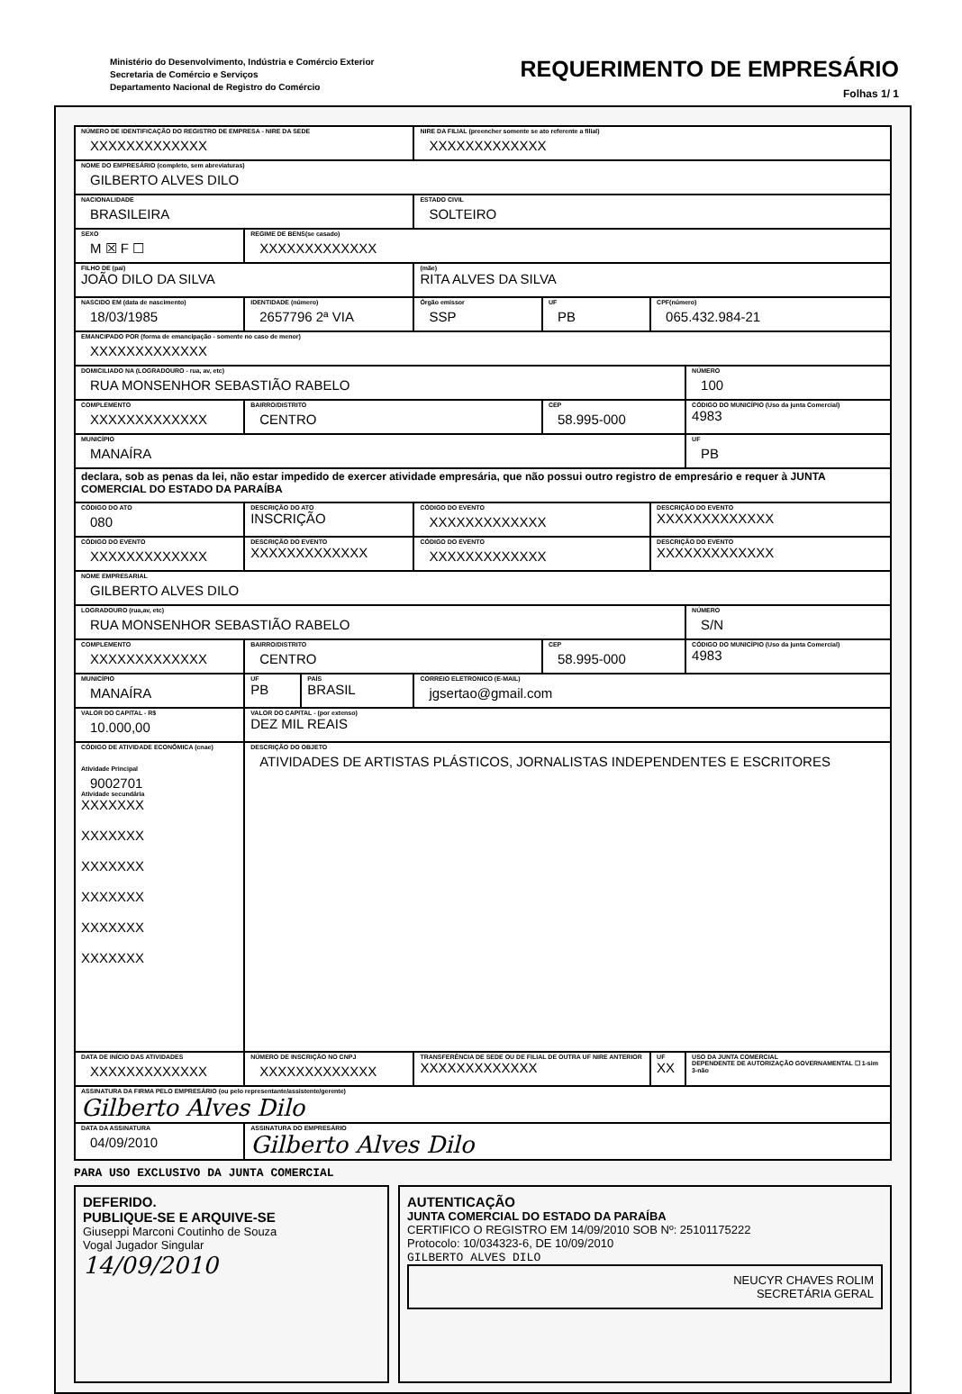Ministério do Desenvolvimento, Indústria e Comércio Exterior
Secretaria de Comércio e Serviços
Departamento Nacional de Registro do Comércio
REQUERIMENTO DE EMPRESÁRIO
Folhas 1/ 1
| NÚMERO DE IDENTIFICAÇÃO DO REGISTRO DE EMPRESA - NIRE DA SEDE XXXXXXXXXXXXX | | | | NIRE DA FILIAL (preencher somente se ato referente a filial) XXXXXXXXXXXXX | | | |
| NOME DO EMPRESÁRIO (completo, sem abreviaturas) GILBERTO ALVES DILO | | | | | | | |
| NACIONALIDADE BRASILEIRA | | | | ESTADO CIVIL SOLTEIRO | | | |
| SEXO M ☒ F ☐ | | REGIME DE BENS(se casado) XXXXXXXXXXXXX | | | | | |
| FILHO DE (pai) JOÃO DILO DA SILVA | | | | (mãe) RITA ALVES DA SILVA | | | |
| NASCIDO EM (data de nascimento) 18/03/1985 | | IDENTIDADE (número) 2657796 2ª VIA | | Órgão emissor SSP | UF PB | CPF(número) 065.432.984-21 | |
| EMANCIPADO POR (forma de emancipação - somente no caso de menor) XXXXXXXXXXXXX | | | | | | | |
| DOMICILIADO NA (LOGRADOURO - rua, av, etc) RUA MONSENHOR SEBASTIÃO RABELO | | | | | | | NÚMERO 100 |
| COMPLEMENTO XXXXXXXXXXXXX | | BAIRRO/DISTRITO CENTRO | | | CEP 58.995-000 | | CÓDIGO DO MUNICÍPIO (Uso da junta Comercial) 4983 |
| MUNICÍPIO MANAÍRA | | | | | | | UF PB |
| declara, sob as penas da lei, não estar impedido de exercer atividade empresária, que não possui outro registro de empresário e requer à JUNTA COMERCIAL DO ESTADO DA PARAÍBA | | | | | | | |
| CÓDIGO DO ATO 080 | DESCRIÇÃO DO ATO INSCRIÇÃO | | | CÓDIGO DO EVENTO XXXXXXXXXXXXX | | DESCRIÇÃO DO EVENTO XXXXXXXXXXXXX | |
| CÓDIGO DO EVENTO XXXXXXXXXXXXX | DESCRIÇÃO DO EVENTO XXXXXXXXXXXXX | | | CÓDIGO DO EVENTO XXXXXXXXXXXXX | | DESCRIÇÃO DO EVENTO XXXXXXXXXXXXX | |
| NOME EMPRESARIAL GILBERTO ALVES DILO | | | | | | | |
| LOGRADOURO (rua,av, etc) RUA MONSENHOR SEBASTIÃO RABELO | | | | | | | NÚMERO S/N |
| COMPLEMENTO XXXXXXXXXXXXX | | BAIRRO/DISTRITO CENTRO | | | CEP 58.995-000 | | CÓDIGO DO MUNICÍPIO (Uso da junta Comercial) 4983 |
| MUNICÍPIO MANAÍRA | | UF PB | PAÍS BRASIL | CORREIO ELETRONICO (E-MAIL) jgsertao@gmail.com | | | |
| VALOR DO CAPITAL - R$ 10.000,00 | | VALOR DO CAPITAL - (por extenso) DEZ MIL REAIS | | | | | |
| CÓDIGO DE ATIVIDADE ECONÔMICA (cnae) Atividade Principal 9002701 Atividade secundária XXXXXXX XXXXXXX XXXXXXX XXXXXXX XXXXXXX XXXXXXX | DESCRIÇÃO DO OBJETO ATIVIDADES DE ARTISTAS PLÁSTICOS, JORNALISTAS INDEPENDENTES E ESCRITORES | | | | | | |
| DATA DE INÍCIO DAS ATIVIDADES XXXXXXXXXXXXX | | NÚMERO DE INSCRIÇÃO NO CNPJ XXXXXXXXXXXXX | | TRANSFERÊNCIA DE SEDE OU DE FILIAL DE OUTRA UF NIRE ANTERIOR XXXXXXXXXXXXX | | UF XX | USO DA JUNTA COMERCIAL DEPENDENTE DE AUTORIZAÇÃO GOVERNAMENTAL ☐ 1-sim 3-não |
| ASSINATURA DA FIRMA PELO EMPRESÁRIO (ou pelo representante/assistente/gerente) Gilberto Alves Dilo | | | | | | | |
| DATA DA ASSINATURA 04/09/2010 | | ASSINATURA DO EMPRESÁRIO Gilberto Alves Dilo | | | | | |
PARA USO EXCLUSIVO DA JUNTA COMERCIAL
DEFERIDO.
PUBLIQUE-SE E ARQUIVE-SE
Giuseppi Marconi Coutinho de Souza
Vogal Jugador Singular
14/09/2010
AUTENTICAÇÃO
JUNTA COMERCIAL DO ESTADO DA PARAÍBA
CERTIFICO O REGISTRO EM 14/09/2010 SOB Nº: 25101175222
Protocolo: 10/034323-6, DE 10/09/2010
GILBERTO ALVES DILO
NEUCYR CHAVES ROLIM
SECRETÁRIA GERAL